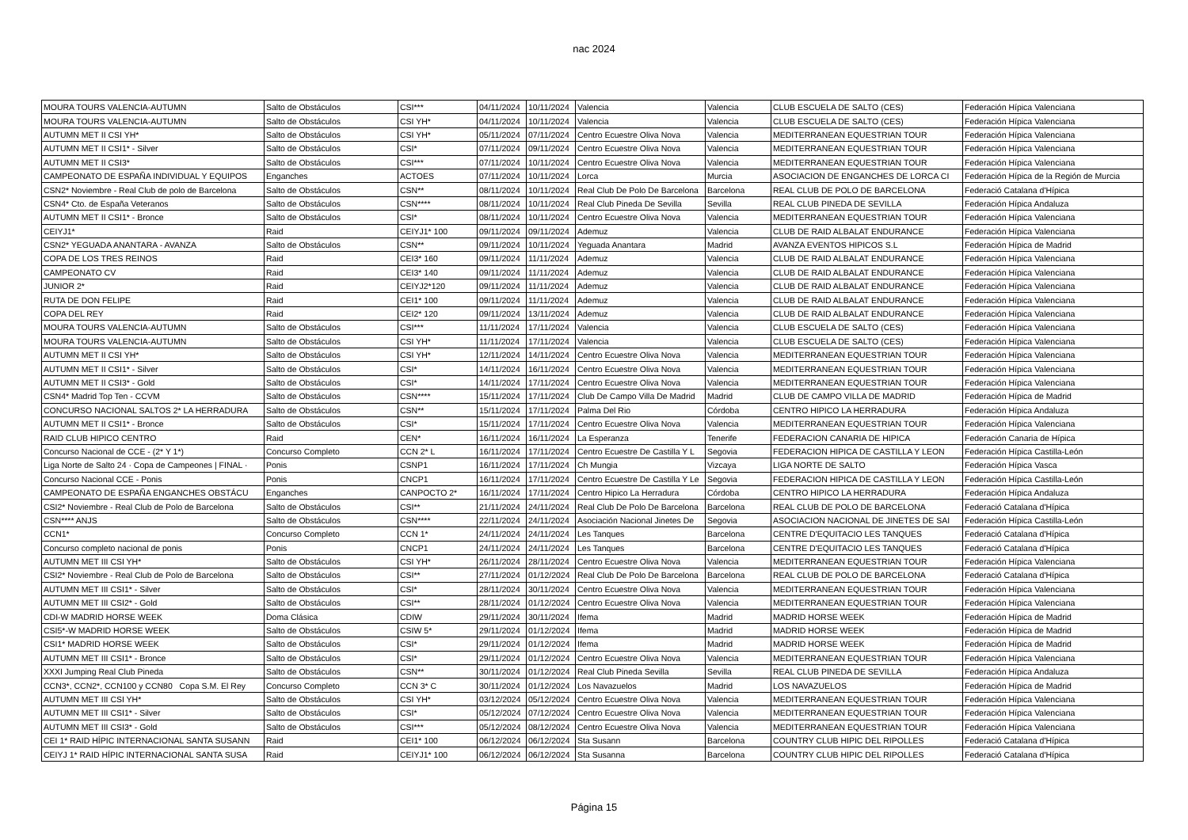nac 2024
| MOURA TOURS VALENCIA-AUTUMN | Salto de Obstáculos | CSI*** | 04/11/2024 | 10/11/2024 | Valencia | Valencia | CLUB ESCUELA DE SALTO (CES) | Federación Hípica Valenciana |
| MOURA TOURS VALENCIA-AUTUMN | Salto de Obstáculos | CSI YH* | 04/11/2024 | 10/11/2024 | Valencia | Valencia | CLUB ESCUELA DE SALTO (CES) | Federación Hípica Valenciana |
| AUTUMN MET II CSI YH* | Salto de Obstáculos | CSI YH* | 05/11/2024 | 07/11/2024 | Centro Ecuestre Oliva Nova | Valencia | MEDITERRANEAN EQUESTRIAN TOUR | Federación Hípica Valenciana |
| AUTUMN MET II CSI1* - Silver | Salto de Obstáculos | CSI* | 07/11/2024 | 09/11/2024 | Centro Ecuestre Oliva Nova | Valencia | MEDITERRANEAN EQUESTRIAN TOUR | Federación Hípica Valenciana |
| AUTUMN MET II CSI3* | Salto de Obstáculos | CSI*** | 07/11/2024 | 10/11/2024 | Centro Ecuestre Oliva Nova | Valencia | MEDITERRANEAN EQUESTRIAN TOUR | Federación Hípica Valenciana |
| CAMPEONATO DE ESPAÑA INDIVIDUAL Y EQUIPOS | Enganches | ACTOES | 07/11/2024 | 10/11/2024 | Lorca | Murcia | ASOCIACION DE ENGANCHES DE LORCA CI | Federación Hípica de la Región de Murcia |
| CSN2* Noviembre - Real Club de polo de Barcelona | Salto de Obstáculos | CSN** | 08/11/2024 | 10/11/2024 | Real Club De Polo De Barcelona | Barcelona | REAL CLUB DE POLO DE BARCELONA | Federació Catalana d'Hípica |
| CSN4* Cto. de España Veteranos | Salto de Obstáculos | CSN**** | 08/11/2024 | 10/11/2024 | Real Club Pineda De Sevilla | Sevilla | REAL CLUB PINEDA DE SEVILLA | Federación Hípica Andaluza |
| AUTUMN MET II CSI1* - Bronce | Salto de Obstáculos | CSI* | 08/11/2024 | 10/11/2024 | Centro Ecuestre Oliva Nova | Valencia | MEDITERRANEAN EQUESTRIAN TOUR | Federación Hípica Valenciana |
| CEIYJ1* | Raid | CEIYJ1* 100 | 09/11/2024 | 09/11/2024 | Ademuz | Valencia | CLUB DE RAID ALBALAT ENDURANCE | Federación Hípica Valenciana |
| CSN2* YEGUADA ANANTARA - AVANZA | Salto de Obstáculos | CSN** | 09/11/2024 | 10/11/2024 | Yeguada Anantara | Madrid | AVANZA EVENTOS HIPICOS S.L | Federación Hípica de Madrid |
| COPA DE LOS TRES REINOS | Raid | CEI3* 160 | 09/11/2024 | 11/11/2024 | Ademuz | Valencia | CLUB DE RAID ALBALAT ENDURANCE | Federación Hípica Valenciana |
| CAMPEONATO CV | Raid | CEI3* 140 | 09/11/2024 | 11/11/2024 | Ademuz | Valencia | CLUB DE RAID ALBALAT ENDURANCE | Federación Hípica Valenciana |
| JUNIOR 2* | Raid | CEIYJ2*120 | 09/11/2024 | 11/11/2024 | Ademuz | Valencia | CLUB DE RAID ALBALAT ENDURANCE | Federación Hípica Valenciana |
| RUTA DE DON FELIPE | Raid | CEI1* 100 | 09/11/2024 | 11/11/2024 | Ademuz | Valencia | CLUB DE RAID ALBALAT ENDURANCE | Federación Hípica Valenciana |
| COPA DEL REY | Raid | CEI2* 120 | 09/11/2024 | 13/11/2024 | Ademuz | Valencia | CLUB DE RAID ALBALAT ENDURANCE | Federación Hípica Valenciana |
| MOURA TOURS VALENCIA-AUTUMN | Salto de Obstáculos | CSI*** | 11/11/2024 | 17/11/2024 | Valencia | Valencia | CLUB ESCUELA DE SALTO (CES) | Federación Hípica Valenciana |
| MOURA TOURS VALENCIA-AUTUMN | Salto de Obstáculos | CSI YH* | 11/11/2024 | 17/11/2024 | Valencia | Valencia | CLUB ESCUELA DE SALTO (CES) | Federación Hípica Valenciana |
| AUTUMN MET II CSI YH* | Salto de Obstáculos | CSI YH* | 12/11/2024 | 14/11/2024 | Centro Ecuestre Oliva Nova | Valencia | MEDITERRANEAN EQUESTRIAN TOUR | Federación Hípica Valenciana |
| AUTUMN MET II CSI1* - Silver | Salto de Obstáculos | CSI* | 14/11/2024 | 16/11/2024 | Centro Ecuestre Oliva Nova | Valencia | MEDITERRANEAN EQUESTRIAN TOUR | Federación Hípica Valenciana |
| AUTUMN MET II CSI3* - Gold | Salto de Obstáculos | CSI* | 14/11/2024 | 17/11/2024 | Centro Ecuestre Oliva Nova | Valencia | MEDITERRANEAN EQUESTRIAN TOUR | Federación Hípica Valenciana |
| CSN4* Madrid Top Ten - CCVM | Salto de Obstáculos | CSN**** | 15/11/2024 | 17/11/2024 | Club De Campo Villa De Madrid | Madrid | CLUB DE CAMPO VILLA DE MADRID | Federación Hípica de Madrid |
| CONCURSO NACIONAL SALTOS 2* LA HERRADURA | Salto de Obstáculos | CSN** | 15/11/2024 | 17/11/2024 | Palma Del Rio | Córdoba | CENTRO HIPICO LA HERRADURA | Federación Hípica Andaluza |
| AUTUMN MET II CSI1* - Bronce | Salto de Obstáculos | CSI* | 15/11/2024 | 17/11/2024 | Centro Ecuestre Oliva Nova | Valencia | MEDITERRANEAN EQUESTRIAN TOUR | Federación Hípica Valenciana |
| RAID CLUB HIPICO CENTRO | Raid | CEN* | 16/11/2024 | 16/11/2024 | La Esperanza | Tenerife | FEDERACION CANARIA DE HIPICA | Federación Canaria de Hípica |
| Concurso Nacional de CCE - (2* Y 1*) | Concurso Completo | CCN 2* L | 16/11/2024 | 17/11/2024 | Centro Ecuestre De Castilla Y L | Segovia | FEDERACION HIPICA DE CASTILLA Y LEON | Federación Hípica Castilla-León |
| Liga Norte de Salto 24 · Copa de Campeones / FINAL · | Ponis | CSNP1 | 16/11/2024 | 17/11/2024 | Ch Mungia | Vizcaya | LIGA NORTE DE SALTO | Federación Hípica Vasca |
| Concurso Nacional CCE - Ponis | Ponis | CNCP1 | 16/11/2024 | 17/11/2024 | Centro Ecuestre De Castilla Y Le | Segovia | FEDERACION HIPICA DE CASTILLA Y LEON | Federación Hípica Castilla-León |
| CAMPEONATO DE ESPAÑA ENGANCHES OBSTÁCU | Enganches | CANPOCTO 2* | 16/11/2024 | 17/11/2024 | Centro Hipico La Herradura | Córdoba | CENTRO HIPICO LA HERRADURA | Federación Hípica Andaluza |
| CSI2* Noviembre - Real Club de Polo de Barcelona | Salto de Obstáculos | CSI** | 21/11/2024 | 24/11/2024 | Real Club De Polo De Barcelona | Barcelona | REAL CLUB DE POLO DE BARCELONA | Federació Catalana d'Hípica |
| CSN**** ANJS | Salto de Obstáculos | CSN**** | 22/11/2024 | 24/11/2024 | Asociación Nacional Jinetes De | Segovia | ASOCIACION NACIONAL DE JINETES DE SAI | Federación Hípica Castilla-León |
| CCN1* | Concurso Completo | CCN 1* | 24/11/2024 | 24/11/2024 | Les Tanques | Barcelona | CENTRE D'EQUITACIO LES TANQUES | Federació Catalana d'Hípica |
| Concurso completo nacional de ponis | Ponis | CNCP1 | 24/11/2024 | 24/11/2024 | Les Tanques | Barcelona | CENTRE D'EQUITACIO LES TANQUES | Federació Catalana d'Hípica |
| AUTUMN MET III CSI YH* | Salto de Obstáculos | CSI YH* | 26/11/2024 | 28/11/2024 | Centro Ecuestre Oliva Nova | Valencia | MEDITERRANEAN EQUESTRIAN TOUR | Federación Hípica Valenciana |
| CSI2* Noviembre - Real Club de Polo de Barcelona | Salto de Obstáculos | CSI** | 27/11/2024 | 01/12/2024 | Real Club De Polo De Barcelona | Barcelona | REAL CLUB DE POLO DE BARCELONA | Federació Catalana d'Hípica |
| AUTUMN MET III CSI1* - Silver | Salto de Obstáculos | CSI* | 28/11/2024 | 30/11/2024 | Centro Ecuestre Oliva Nova | Valencia | MEDITERRANEAN EQUESTRIAN TOUR | Federación Hípica Valenciana |
| AUTUMN MET III CSI2* - Gold | Salto de Obstáculos | CSI** | 28/11/2024 | 01/12/2024 | Centro Ecuestre Oliva Nova | Valencia | MEDITERRANEAN EQUESTRIAN TOUR | Federación Hípica Valenciana |
| CDI-W MADRID HORSE WEEK | Doma Clásica | CDIW | 29/11/2024 | 30/11/2024 | Ifema | Madrid | MADRID HORSE WEEK | Federación Hípica de Madrid |
| CSI5*-W MADRID HORSE WEEK | Salto de Obstáculos | CSIW 5* | 29/11/2024 | 01/12/2024 | Ifema | Madrid | MADRID HORSE WEEK | Federación Hípica de Madrid |
| CSI1* MADRID HORSE WEEK | Salto de Obstáculos | CSI* | 29/11/2024 | 01/12/2024 | Ifema | Madrid | MADRID HORSE WEEK | Federación Hípica de Madrid |
| AUTUMN MET III CSI1* - Bronce | Salto de Obstáculos | CSI* | 29/11/2024 | 01/12/2024 | Centro Ecuestre Oliva Nova | Valencia | MEDITERRANEAN EQUESTRIAN TOUR | Federación Hípica Valenciana |
| XXXI Jumping Real Club Pineda | Salto de Obstáculos | CSN** | 30/11/2024 | 01/12/2024 | Real Club Pineda Sevilla | Sevilla | REAL CLUB PINEDA DE SEVILLA | Federación Hípica Andaluza |
| CCN3*, CCN2*, CCN100 y CCN80 Copa S.M. El Rey | Concurso Completo | CCN 3* C | 30/11/2024 | 01/12/2024 | Los Navazuelos | Madrid | LOS NAVAZUELOS | Federación Hípica de Madrid |
| AUTUMN MET III CSI YH* | Salto de Obstáculos | CSI YH* | 03/12/2024 | 05/12/2024 | Centro Ecuestre Oliva Nova | Valencia | MEDITERRANEAN EQUESTRIAN TOUR | Federación Hípica Valenciana |
| AUTUMN MET III CSI1* - Silver | Salto de Obstáculos | CSI* | 05/12/2024 | 07/12/2024 | Centro Ecuestre Oliva Nova | Valencia | MEDITERRANEAN EQUESTRIAN TOUR | Federación Hípica Valenciana |
| AUTUMN MET III CSI3* - Gold | Salto de Obstáculos | CSI*** | 05/12/2024 | 08/12/2024 | Centro Ecuestre Oliva Nova | Valencia | MEDITERRANEAN EQUESTRIAN TOUR | Federación Hípica Valenciana |
| CEI 1* RAID HÍPIC INTERNACIONAL SANTA SUSANN | Raid | CEI1* 100 | 06/12/2024 | 06/12/2024 | Sta Susann | Barcelona | COUNTRY CLUB HIPIC DEL RIPOLLES | Federació Catalana d'Hípica |
| CEIYJ 1* RAID HÍPIC INTERNACIONAL SANTA SUSA | Raid | CEIYJ1* 100 | 06/12/2024 | 06/12/2024 | Sta Susanna | Barcelona | COUNTRY CLUB HIPIC DEL RIPOLLES | Federació Catalana d'Hípica |
Página 15